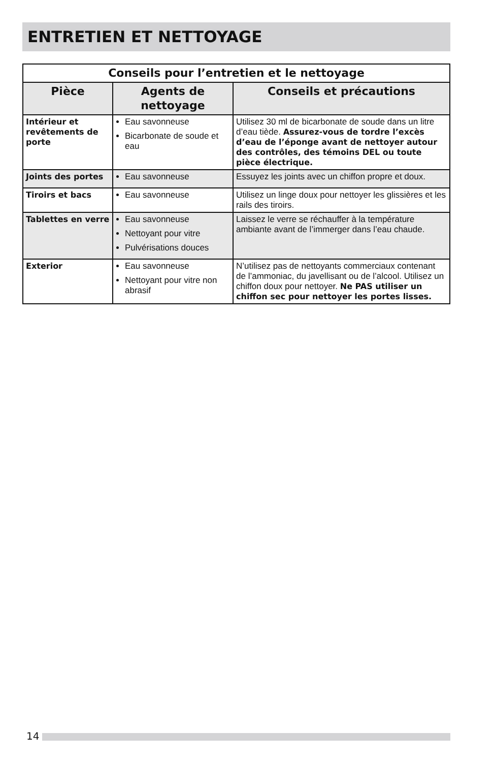ENTRETIEN ET NETTOYAGE
| Conseils pour l’entretien et le nettoyage | | |
| --- | --- | --- |
| Pièce | Agents de nettoyage | Conseils et précautions |
| Intérieur et revêtements de porte | Eau savonneuse Bicarbonate de soude et eau | Utilisez 30 ml de bicarbonate de soude dans un litre d’eau tiède. Assurez-vous de tordre l’excès d’eau de l’éponge avant de nettoyer autour des contrôles, des témoins DEL ou toute pièce électrique. |
| Joints des portes | Eau savonneuse | Essuyez les joints avec un chiffon propre et doux. |
| Tiroirs et bacs | Eau savonneuse | Utilisez un linge doux pour nettoyer les glissières et les rails des tiroirs. |
| Tablettes en verre | Eau savonneuse Nettoyant pour vitre Pulvérisations douces | Laissez le verre se réchauffer à la température ambiante avant de l’immerger dans l’eau chaude. |
| Exterior | Eau savonneuse Nettoyant pour vitre non abrasif | N’utilisez pas de nettoyants commerciaux contenant de l’ammoniac, du javellisant ou de l’alcool. Utilisez un chiffon doux pour nettoyer. Ne PAS utiliser un chiffon sec pour nettoyer les portes lisses. |
14